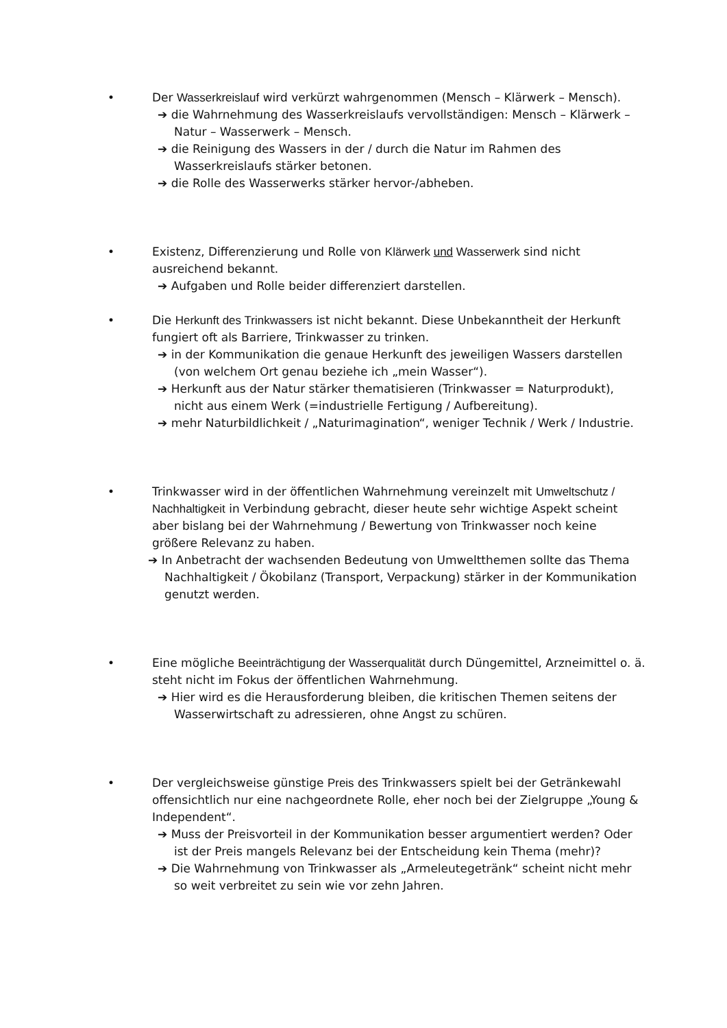• Der Wasserkreislauf wird verkürzt wahrgenommen (Mensch – Klärwerk – Mensch).
➔ die Wahrnehmung des Wasserkreislaufs vervollständigen: Mensch – Klärwerk – Natur – Wasserwerk – Mensch.
➔ die Reinigung des Wassers in der / durch die Natur im Rahmen des Wasserkreislaufs stärker betonen.
➔ die Rolle des Wasserwerks stärker hervor-/abheben.
• Existenz, Differenzierung und Rolle von Klärwerk und Wasserwerk sind nicht ausreichend bekannt.
➔ Aufgaben und Rolle beider differenziert darstellen.
• Die Herkunft des Trinkwassers ist nicht bekannt. Diese Unbekanntheit der Herkunft fungiert oft als Barriere, Trinkwasser zu trinken.
➔ in der Kommunikation die genaue Herkunft des jeweiligen Wassers darstellen (von welchem Ort genau beziehe ich „mein Wasser“).
➔ Herkunft aus der Natur stärker thematisieren (Trinkwasser = Naturprodukt), nicht aus einem Werk (=industrielle Fertigung / Aufbereitung).
➔ mehr Naturbildlichkeit / „Naturimagination“, weniger Technik / Werk / Industrie.
• Trinkwasser wird in der öffentlichen Wahrnehmung vereinzelt mit Umweltschutz / Nachhaltigkeit in Verbindung gebracht, dieser heute sehr wichtige Aspekt scheint aber bislang bei der Wahrnehmung / Bewertung von Trinkwasser noch keine größere Relevanz zu haben.
➔ In Anbetracht der wachsenden Bedeutung von Umweltthemen sollte das Thema Nachhaltigkeit / Ökobilanz (Transport, Verpackung) stärker in der Kommunikation genutzt werden.
• Eine mögliche Beeinträchtigung der Wasserqualität durch Düngemittel, Arzneimittel o. ä. steht nicht im Fokus der öffentlichen Wahrnehmung.
➔ Hier wird es die Herausforderung bleiben, die kritischen Themen seitens der Wasserwirtschaft zu adressieren, ohne Angst zu schüren.
• Der vergleichsweise günstige Preis des Trinkwassers spielt bei der Getränkewahl offensichtlich nur eine nachgeordnete Rolle, eher noch bei der Zielgruppe „Young & Independent“.
➔ Muss der Preisvorteil in der Kommunikation besser argumentiert werden? Oder ist der Preis mangels Relevanz bei der Entscheidung kein Thema (mehr)?
➔ Die Wahrnehmung von Trinkwasser als „Armeleutegetränk“ scheint nicht mehr so weit verbreitet zu sein wie vor zehn Jahren.